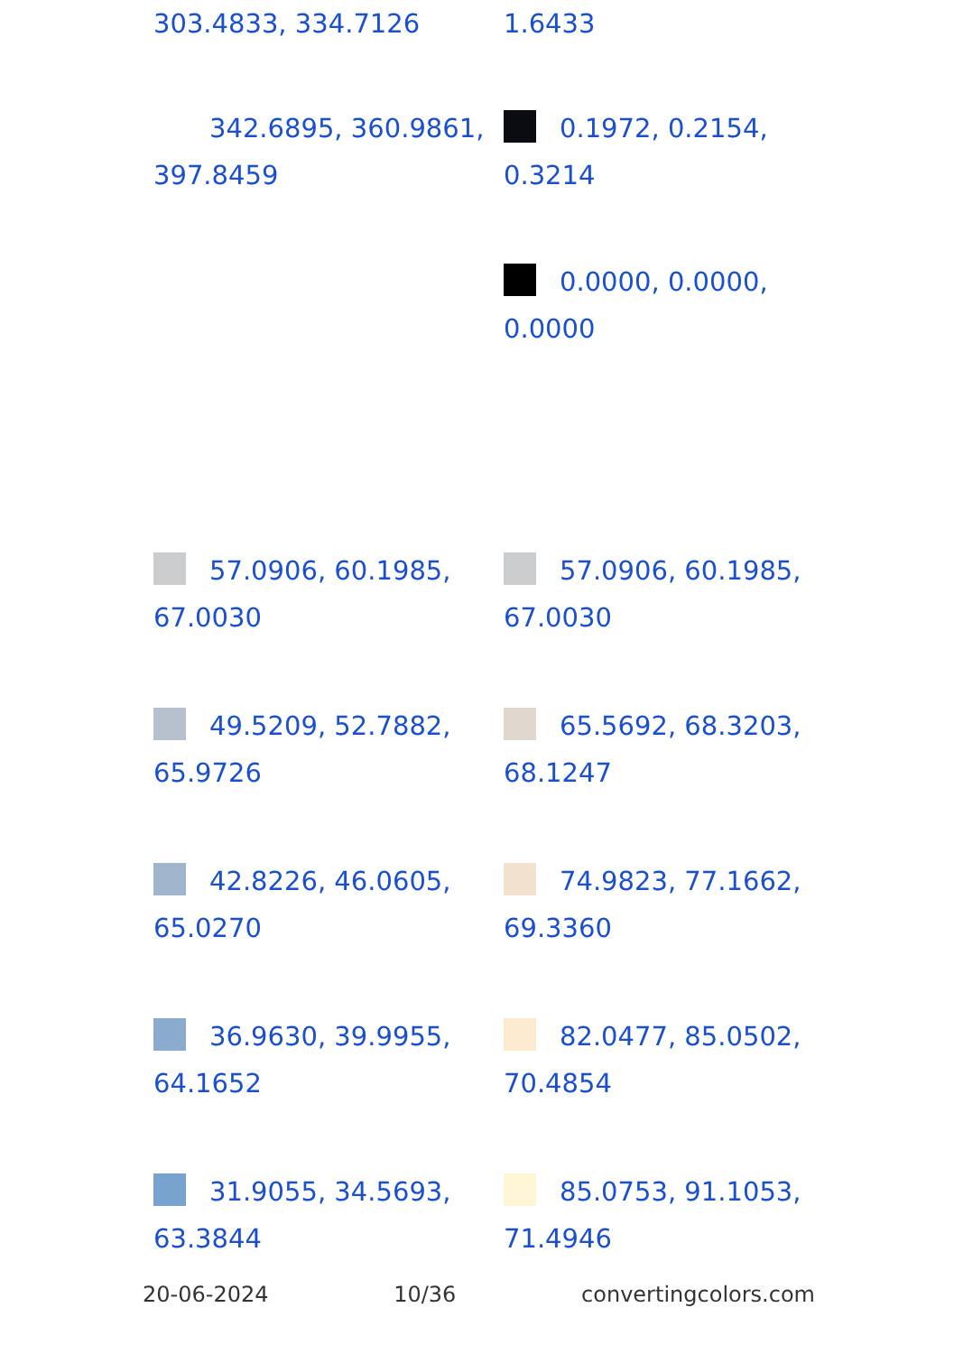| 303.4833, 334.7126 | 1.6433 |
| 342.6895, 360.9861, 397.8459 | 0.1972, 0.2154, 0.3214 |
| | 0.0000, 0.0000, 0.0000 |
| 57.0906, 60.1985, 67.0030 | 57.0906, 60.1985, 67.0030 |
| 49.5209, 52.7882, 65.9726 | 65.5692, 68.3203, 68.1247 |
| 42.8226, 46.0605, 65.0270 | 74.9823, 77.1662, 69.3360 |
| 36.9630, 39.9955, 64.1652 | 82.0477, 85.0502, 70.4854 |
| 31.9055, 34.5693, 63.3844 | 85.0753, 91.1053, 71.4946 |
20-06-2024 10/36 convertingcolors.com